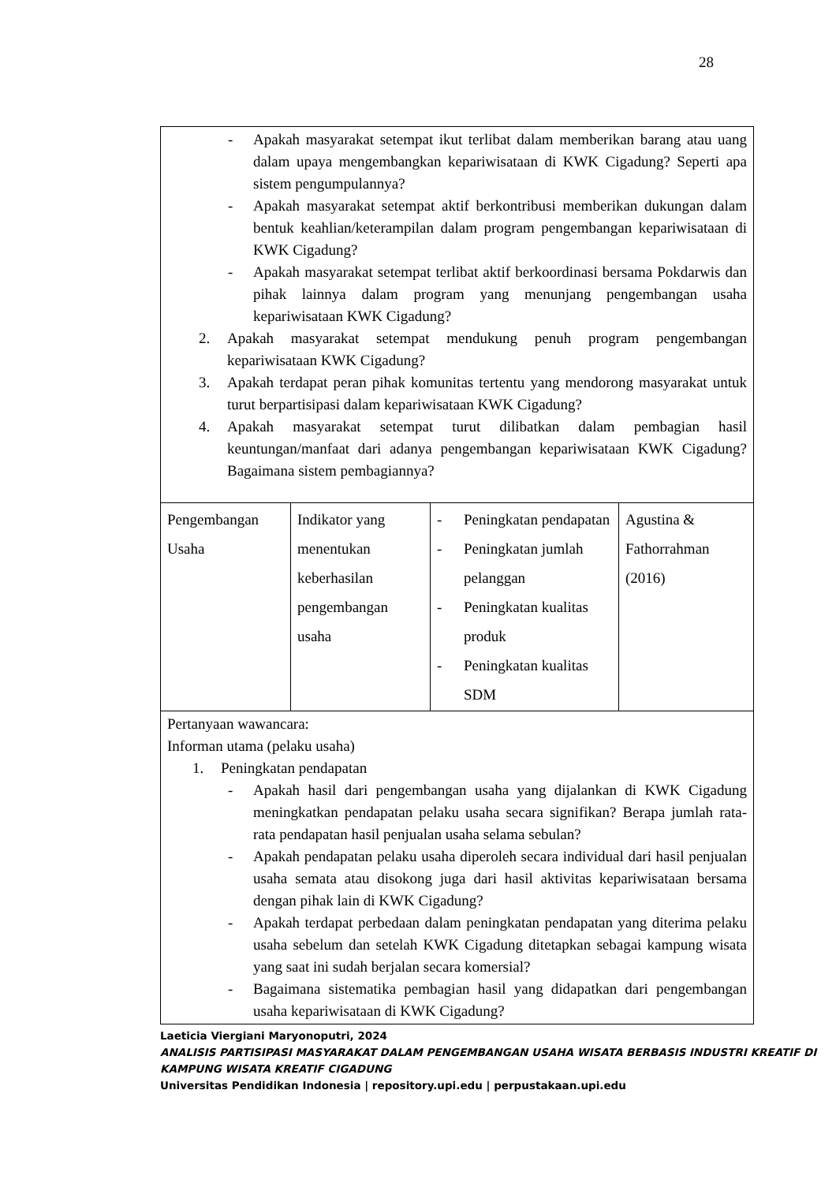28
| - Apakah masyarakat setempat ikut terlibat dalam memberikan barang atau uang dalam upaya mengembangkan kepariwisataan di KWK Cigadung? Seperti apa sistem pengumpulannya? - Apakah masyarakat setempat aktif berkontribusi memberikan dukungan dalam bentuk keahlian/keterampilan dalam program pengembangan kepariwisataan di KWK Cigadung? - Apakah masyarakat setempat terlibat aktif berkoordinasi bersama Pokdarwis dan pihak lainnya dalam program yang menunjang pengembangan usaha kepariwisataan KWK Cigadung? 2. Apakah masyarakat setempat mendukung penuh program pengembangan kepariwisataan KWK Cigadung? 3. Apakah terdapat peran pihak komunitas tertentu yang mendorong masyarakat untuk turut berpartisipasi dalam kepariwisataan KWK Cigadung? 4. Apakah masyarakat setempat turut dilibatkan dalam pembagian hasil keuntungan/manfaat dari adanya pengembangan kepariwisataan KWK Cigadung? Bagaimana sistem pembagiannya? | | | |
| Pengembangan Usaha | Indikator yang menentukan keberhasilan pengembangan usaha | - Peningkatan pendapatan - Peningkatan jumlah pelanggan - Peningkatan kualitas produk - Peningkatan kualitas SDM | Agustina & Fathorrahman (2016) |
| Pertanyaan wawancara: Informan utama (pelaku usaha) 1. Peningkatan pendapatan - Apakah hasil dari pengembangan usaha yang dijalankan di KWK Cigadung meningkatkan pendapatan pelaku usaha secara signifikan? Berapa jumlah rata-rata pendapatan hasil penjualan usaha selama sebulan? - Apakah pendapatan pelaku usaha diperoleh secara individual dari hasil penjualan usaha semata atau disokong juga dari hasil aktivitas kepariwisataan bersama dengan pihak lain di KWK Cigadung? - Apakah terdapat perbedaan dalam peningkatan pendapatan yang diterima pelaku usaha sebelum dan setelah KWK Cigadung ditetapkan sebagai kampung wisata yang saat ini sudah berjalan secara komersial? - Bagaimana sistematika pembagian hasil yang didapatkan dari pengembangan usaha kepariwisataan di KWK Cigadung? | | | |
Laeticia Viergiani Maryonoputri, 2024
ANALISIS PARTISIPASI MASYARAKAT DALAM PENGEMBANGAN USAHA WISATA BERBASIS INDUSTRI KREATIF DI KAMPUNG WISATA KREATIF CIGADUNG
Universitas Pendidikan Indonesia | repository.upi.edu | perpustakaan.upi.edu